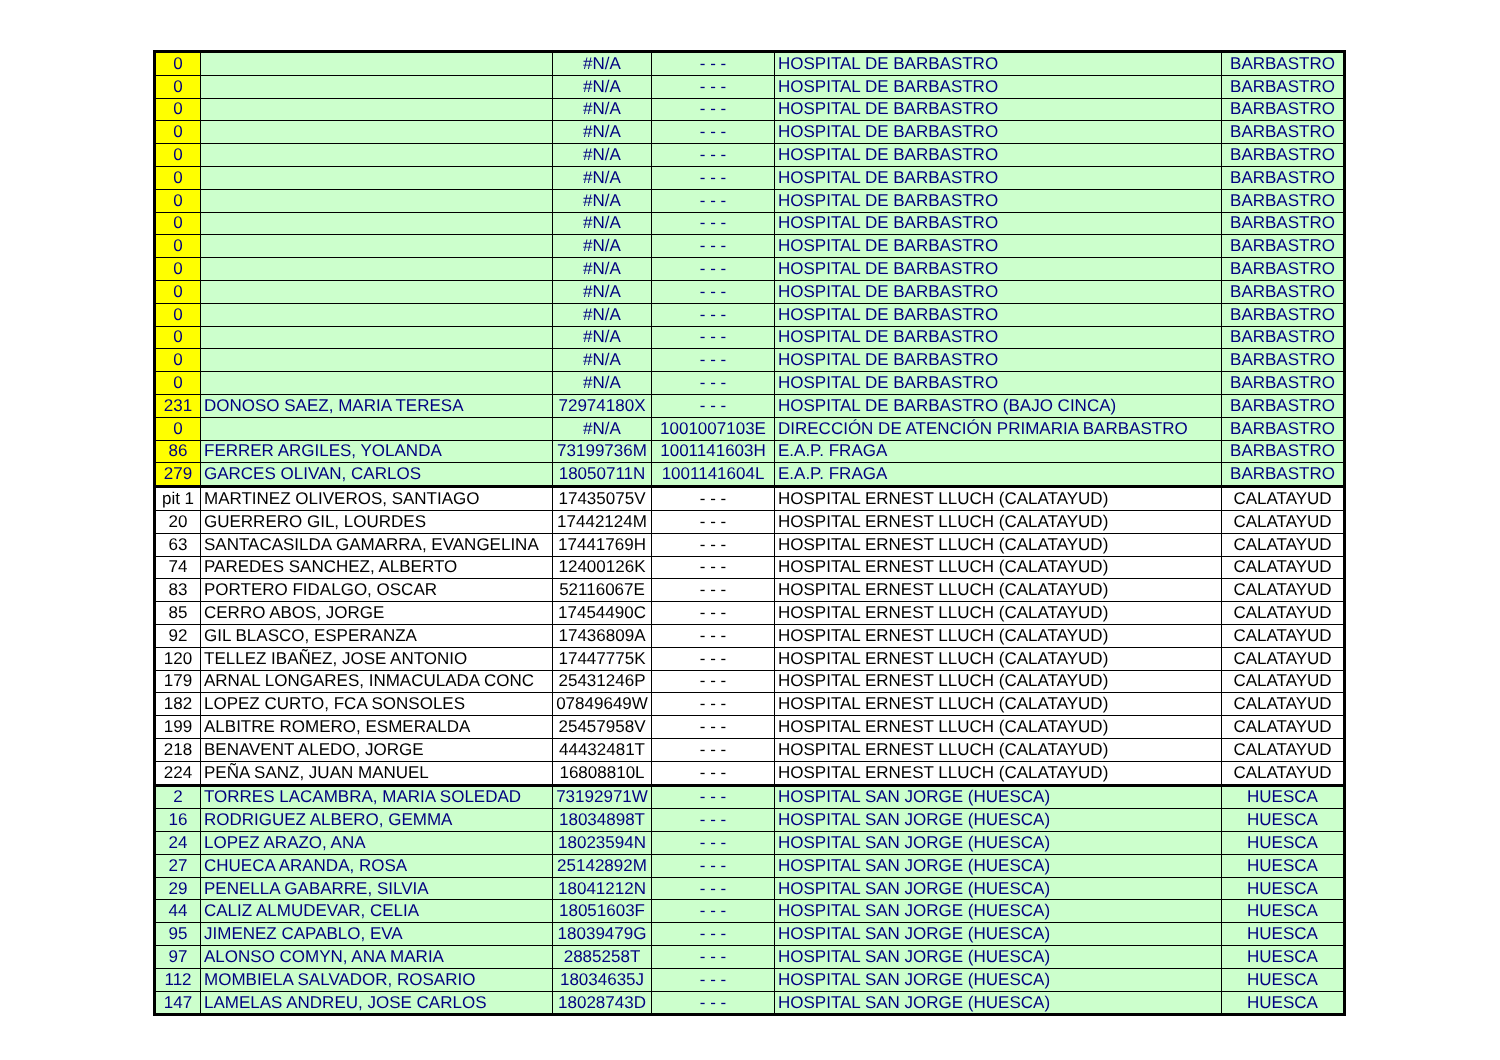| 0 | | #N/A | - - - | HOSPITAL DE BARBASTRO | BARBASTRO |
| 0 | | #N/A | - - - | HOSPITAL DE BARBASTRO | BARBASTRO |
| 0 | | #N/A | - - - | HOSPITAL DE BARBASTRO | BARBASTRO |
| 0 | | #N/A | - - - | HOSPITAL DE BARBASTRO | BARBASTRO |
| 0 | | #N/A | - - - | HOSPITAL DE BARBASTRO | BARBASTRO |
| 0 | | #N/A | - - - | HOSPITAL DE BARBASTRO | BARBASTRO |
| 0 | | #N/A | - - - | HOSPITAL DE BARBASTRO | BARBASTRO |
| 0 | | #N/A | - - - | HOSPITAL DE BARBASTRO | BARBASTRO |
| 0 | | #N/A | - - - | HOSPITAL DE BARBASTRO | BARBASTRO |
| 0 | | #N/A | - - - | HOSPITAL DE BARBASTRO | BARBASTRO |
| 0 | | #N/A | - - - | HOSPITAL DE BARBASTRO | BARBASTRO |
| 0 | | #N/A | - - - | HOSPITAL DE BARBASTRO | BARBASTRO |
| 0 | | #N/A | - - - | HOSPITAL DE BARBASTRO | BARBASTRO |
| 0 | | #N/A | - - - | HOSPITAL DE BARBASTRO | BARBASTRO |
| 0 | | #N/A | - - - | HOSPITAL DE BARBASTRO | BARBASTRO |
| 231 | DONOSO SAEZ, MARIA TERESA | 72974180X | - - - | HOSPITAL DE BARBASTRO (BAJO CINCA) | BARBASTRO |
| 0 | | #N/A | 1001007103E | DIRECCIÓN DE ATENCIÓN PRIMARIA BARBASTRO | BARBASTRO |
| 86 | FERRER ARGILES, YOLANDA | 73199736M | 1001141603H | E.A.P. FRAGA | BARBASTRO |
| 279 | GARCES OLIVAN, CARLOS | 18050711N | 1001141604L | E.A.P. FRAGA | BARBASTRO |
| pit 1 | MARTINEZ OLIVEROS, SANTIAGO | 17435075V | - - - | HOSPITAL ERNEST LLUCH (CALATAYUD) | CALATAYUD |
| 20 | GUERRERO GIL, LOURDES | 17442124M | - - - | HOSPITAL ERNEST LLUCH (CALATAYUD) | CALATAYUD |
| 63 | SANTACASILDA GAMARRA, EVANGELINA | 17441769H | - - - | HOSPITAL ERNEST LLUCH (CALATAYUD) | CALATAYUD |
| 74 | PAREDES SANCHEZ, ALBERTO | 12400126K | - - - | HOSPITAL ERNEST LLUCH (CALATAYUD) | CALATAYUD |
| 83 | PORTERO FIDALGO, OSCAR | 52116067E | - - - | HOSPITAL ERNEST LLUCH (CALATAYUD) | CALATAYUD |
| 85 | CERRO ABOS, JORGE | 17454490C | - - - | HOSPITAL ERNEST LLUCH (CALATAYUD) | CALATAYUD |
| 92 | GIL BLASCO, ESPERANZA | 17436809A | - - - | HOSPITAL ERNEST LLUCH (CALATAYUD) | CALATAYUD |
| 120 | TELLEZ IBAÑEZ, JOSE ANTONIO | 17447775K | - - - | HOSPITAL ERNEST LLUCH (CALATAYUD) | CALATAYUD |
| 179 | ARNAL LONGARES, INMACULADA CONC | 25431246P | - - - | HOSPITAL ERNEST LLUCH (CALATAYUD) | CALATAYUD |
| 182 | LOPEZ CURTO, FCA SONSOLES | 07849649W | - - - | HOSPITAL ERNEST LLUCH (CALATAYUD) | CALATAYUD |
| 199 | ALBITRE ROMERO, ESMERALDA | 25457958V | - - - | HOSPITAL ERNEST LLUCH (CALATAYUD) | CALATAYUD |
| 218 | BENAVENT ALEDO, JORGE | 44432481T | - - - | HOSPITAL ERNEST LLUCH (CALATAYUD) | CALATAYUD |
| 224 | PEÑA SANZ, JUAN MANUEL | 16808810L | - - - | HOSPITAL ERNEST LLUCH (CALATAYUD) | CALATAYUD |
| 2 | TORRES LACAMBRA, MARIA SOLEDAD | 73192971W | - - - | HOSPITAL SAN JORGE (HUESCA) | HUESCA |
| 16 | RODRIGUEZ ALBERO, GEMMA | 18034898T | - - - | HOSPITAL SAN JORGE (HUESCA) | HUESCA |
| 24 | LOPEZ ARAZO, ANA | 18023594N | - - - | HOSPITAL SAN JORGE (HUESCA) | HUESCA |
| 27 | CHUECA ARANDA, ROSA | 25142892M | - - - | HOSPITAL SAN JORGE (HUESCA) | HUESCA |
| 29 | PENELLA GABARRE, SILVIA | 18041212N | - - - | HOSPITAL SAN JORGE (HUESCA) | HUESCA |
| 44 | CALIZ ALMUDEVAR, CELIA | 18051603F | - - - | HOSPITAL SAN JORGE (HUESCA) | HUESCA |
| 95 | JIMENEZ CAPABLO, EVA | 18039479G | - - - | HOSPITAL SAN JORGE (HUESCA) | HUESCA |
| 97 | ALONSO COMYN, ANA MARIA | 2885258T | - - - | HOSPITAL SAN JORGE (HUESCA) | HUESCA |
| 112 | MOMBIELA SALVADOR, ROSARIO | 18034635J | - - - | HOSPITAL SAN JORGE (HUESCA) | HUESCA |
| 147 | LAMELAS ANDREU, JOSE CARLOS | 18028743D | - - - | HOSPITAL SAN JORGE (HUESCA) | HUESCA |